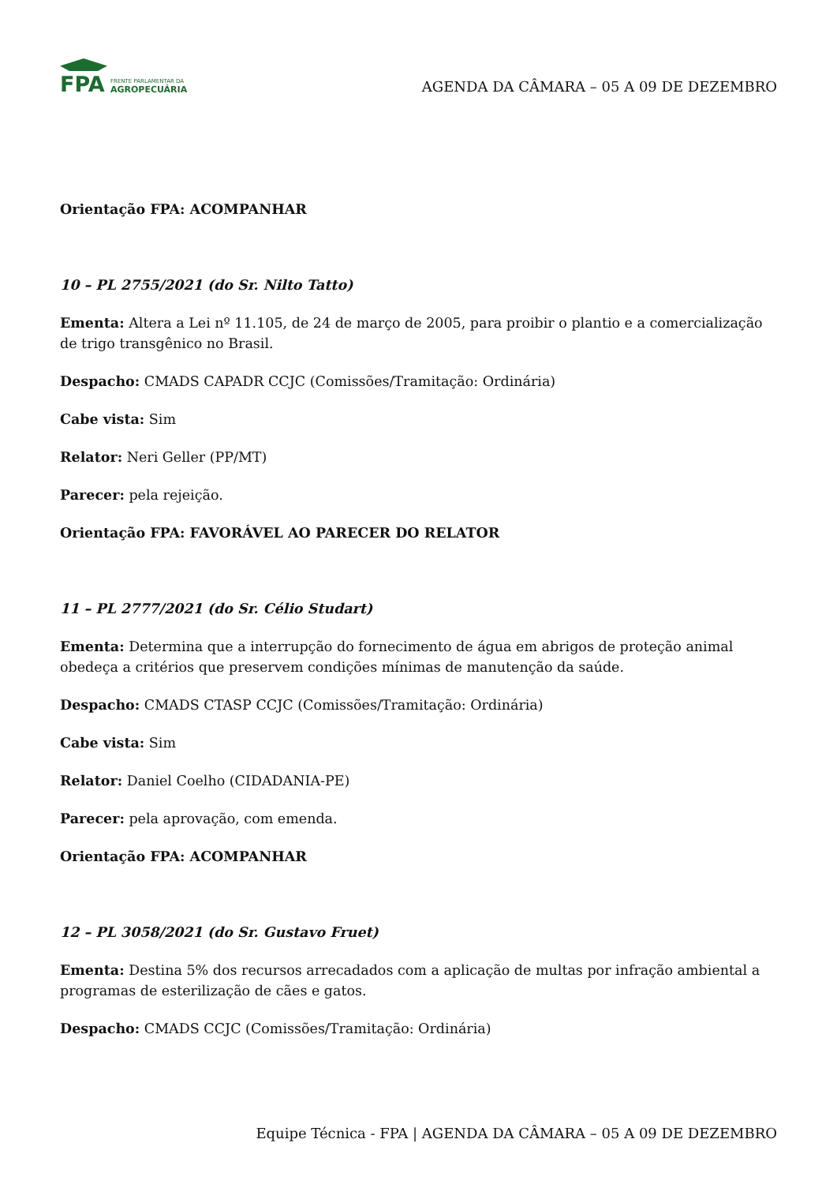FPA
FRENTE PARLAMENTAR DA
AGROPECUÁRIA
AGENDA DA CÂMARA – 05 A 09 DE DEZEMBRO
Orientação FPA: ACOMPANHAR
10 – PL 2755/2021 (do Sr. Nilto Tatto)
Ementa: Altera a Lei nº 11.105, de 24 de março de 2005, para proibir o plantio e a comercialização de trigo transgênico no Brasil.
Despacho: CMADS CAPADR CCJC (Comissões/Tramitação: Ordinária)
Cabe vista: Sim
Relator: Neri Geller (PP/MT)
Parecer: pela rejeição.
Orientação FPA: FAVORÁVEL AO PARECER DO RELATOR
11 – PL 2777/2021 (do Sr. Célio Studart)
Ementa: Determina que a interrupção do fornecimento de água em abrigos de proteção animal obedeça a critérios que preservem condições mínimas de manutenção da saúde.
Despacho: CMADS CTASP CCJC (Comissões/Tramitação: Ordinária)
Cabe vista: Sim
Relator: Daniel Coelho (CIDADANIA-PE)
Parecer: pela aprovação, com emenda.
Orientação FPA: ACOMPANHAR
12 – PL 3058/2021 (do Sr. Gustavo Fruet)
Ementa: Destina 5% dos recursos arrecadados com a aplicação de multas por infração ambiental a programas de esterilização de cães e gatos.
Despacho: CMADS CCJC (Comissões/Tramitação: Ordinária)
Equipe Técnica - FPA | AGENDA DA CÂMARA – 05 A 09 DE DEZEMBRO